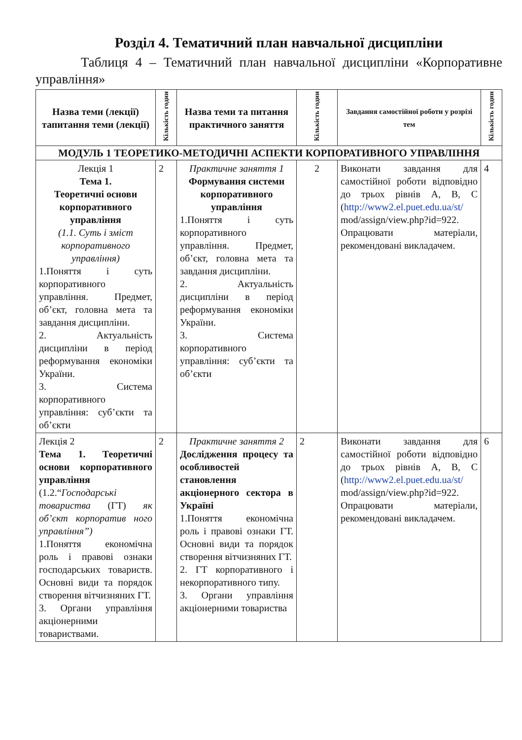Розділ 4. Тематичний план навчальної дисципліни
Таблиця 4 – Тематичний план навчальної дисципліни «Корпоративне управління»
| Назва теми (лекції) тапитання теми (лекції) | Кількість годин | Назва теми та питання практичного заняття | Кількість годин | Завдання самостійної роботи у розрізі тем | Кількість годин |
| --- | --- | --- | --- | --- | --- |
| МОДУЛЬ 1 ТЕОРЕТИКО-МЕТОДИЧНІ АСПЕКТИ КОРПОРАТИВНОГО УПРАВЛІННЯ | | | | | |
| Лекція 1 Тема 1. Теоретичні основи корпоративного управління (1.1. Суть і зміст корпоративного управління) 1.Поняття і суть корпоративного управління. Предмет, об’єкт, головна мета та завдання дисципліни. 2. Актуальність дисципліни в період реформування економіки України. 3. Система корпоративного управління: суб’єкти та об’єкти | 2 | Практичне заняття 1 Формування системи корпоративного управління 1.Поняття і суть корпоративного управління. Предмет, об’єкт, головна мета та завдання дисципліни. 2. Актуальність дисципліни в період реформування економіки України. 3. Система корпоративного управління: суб’єкти та об’єкти | 2 | Виконати завдання для самостійної роботи відповідно до трьох рівнів А, В, С ( http://www2.el.puet.edu.ua/st/ mod/assign/view.php?id=922. Опрацювати матеріали, рекомендовані викладачем. | 4 |
| Лекція 2 Тема 1. Теоретичні основи корпоративного управління (1.2.“ Господарські товариства (ГТ) як об’єкт корпоратив ного управління”) 1.Поняття економічна роль і правові ознаки господарських товариств. Основні види та порядок створення вітчизняних ГТ. 3. Органи управління акціонерними товариствами. | 2 | Практичне заняття 2 Дослідження процесу та особливостей становлення акціонерного сектора в Україні 1.Поняття економічна роль і правові ознаки ГТ. Основні види та порядок створення вітчизняних ГТ. 2. ГТ корпоративного і некорпоративного типу. 3. Органи управління акціонерними товариства | 2 | Виконати завдання для самостійної роботи відповідно до трьох рівнів А, В, С ( http://www2.el.puet.edu.ua/st/ mod/assign/view.php?id=922. Опрацювати матеріали, рекомендовані викладачем. | 6 |